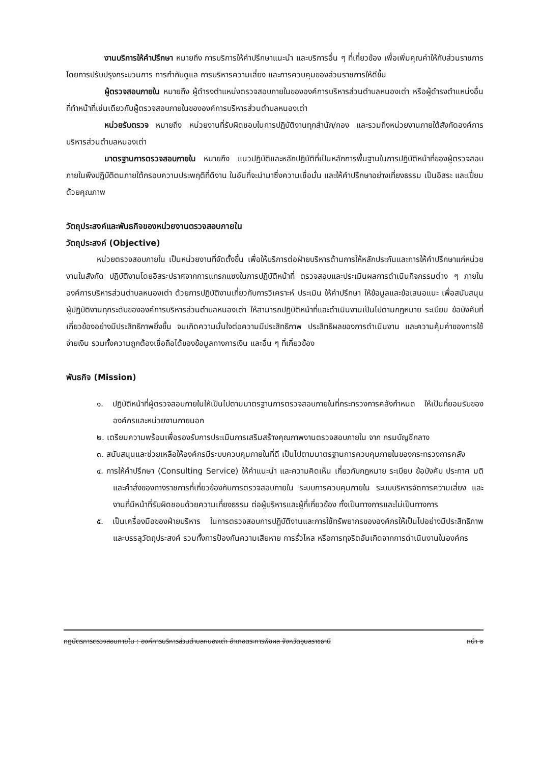งานบริการให้คำปรึกษา หมายถึง การบริการให้คำปรึกษาแนะนำ และบริการอื่น ๆ ที่เกี่ยวข้อง เพื่อเพิ่มคุณค่าให้กับส่วนราชการ โดยการปรับปรุงกระบวนการ การกำกับดูแล การบริหารความเสี่ยง และการควบคุมของส่วนราชการให้ดีขึ้น
ผู้ตรวจสอบภายใน หมายถึง ผู้ดำรงตำแหน่งตรวจสอบภายในขององค์การบริหารส่วนตำบลหนองเต่า หรือผู้ดำรงตำแหน่งอื่นที่ทำหน้าที่เช่นเดียวกับผู้ตรวจสอบภายในขององค์การบริหารส่วนตำบลหนองเต่า
หน่วยรับตรวจ หมายถึง หน่วยงานที่รับผิดชอบในการปฏิบัติงานทุกสำนัก/กอง และรวมถึงหน่วยงานภายใต้สังกัดองค์การบริหารส่วนตำบลหนองเต่า
มาตรฐานการตรวจสอบภายใน หมายถึง แนวปฏิบัติและหลักปฏิบัติที่เป็นหลักการพื้นฐานในการปฏิบัติหน้าที่ของผู้ตรวจสอบภายในพึงปฏิบัติตนภายใต้กรอบความประพฤติที่ดีงาน ในอันที่จะนำมาซึ่งความเชื่อมั่น และให้คำปรึกษาอย่างเที่ยงธรรม เป็นอิสระ และเปี่ยมด้วยคุณภาพ
วัตถุประสงค์และพันธกิจของหน่วยงานตรวจสอบภายใน
วัตถุประสงค์ (Objective)
หน่วยตรวจสอบภายใน เป็นหน่วยงานที่จัดตั้งขึ้น เพื่อให้บริการต่อฝ่ายบริหารด้านการให้หลักประกันและการให้คำปรึกษาแก่หน่วยงานในสังกัด ปฏิบัติงานโดยอิสระปราศจากการแทรกแซงในการปฏิบัติหน้าที่ ตรวจสอบและประเมินผลการดำเนินกิจกรรมต่าง ๆ ภายในองค์การบริหารส่วนตำบลหนองเต่า ด้วยการปฏิบัติงานเกี่ยวกับการวิเคราะห์ ประเมิน ให้คำปรึกษา ให้ข้อมูลและข้อเสนอแนะ เพื่อสนับสนุนผู้ปฏิบัติงานทุกระดับขององค์การบริหารส่วนตำบลหนองเต่า ให้สามารถปฏิบัติหน้าที่และดำเนินงานเป็นไปตามกฎหมาย ระเบียบ ข้อบังคับที่เกี่ยวข้องอย่างมีประสิทธิภาพยิ่งขึ้น จนเกิดความมั่นใจต่อความมีประสิทธิภาพ ประสิทธิผลของการดำเนินงาน และความคุ้มค่าของการใช้จ่ายเงิน รวมทั้งความถูกต้องเชื่อถือได้ของข้อมูลทางการเงิน และอื่น ๆ ที่เกี่ยวข้อง
พันธกิจ (Mission)
๑. ปฏิบัติหน้าที่ผู้ตรวจสอบภายในให้เป็นไปตามมาตรฐานการตรวจสอบภายในที่กระทรวงการคลังกำหนด ให้เป็นที่ยอมรับขององค์กรและหน่วยงานภายนอก
๒. เตรียมความพร้อมเพื่อรองรับการประเมินการเสริมสร้างคุณภาพงานตรวจสอบภายใน จาก กรมบัญชีกลาง
๓. สนับสนุนและช่วยเหลือให้องค์กรมีระบบควบคุมภายในที่ดี เป็นไปตามมาตรฐานการควบคุมภายในของกระทรวงการคลัง
๔. การให้คำปรึกษา (Consulting Service) ให้คำแนะนำ และความคิดเห็น เกี่ยวกับกฎหมาย ระเบียบ ข้อบังคับ ประกาศ มติ และคำสั่งของทางราชการที่เกี่ยวข้องกับการตรวจสอบภายใน ระบบการควบคุมภายใน ระบบบริหารจัดการความเสี่ยง และงานที่มีหน้าที่รับผิดชอบด้วยความเที่ยงธรรม ต่อผู้บริหารและผู้ที่เกี่ยวข้อง ทั้งเป็นทางการและไม่เป็นทางการ
๕. เป็นเครื่องมือของฝ่ายบริหาร ในการตรวจสอบการปฏิบัติงานและการใช้ทรัพยากรขององค์กรให้เป็นไปอย่างมีประสิทธิภาพ และบรรลุวัตถุประสงค์ รวมทั้งการป้องกันความเสียหาย การรั่วไหล หรือการทุจริตอันเกิดจากการดำเนินงานในองค์กร
กฎบัตรการตรวจสอบภายใน : องค์การบริหารส่วนตำบลหนองเต่า อำเภอตระการพืชผล จังหวัดอุบลราชธานี หน้า ๒